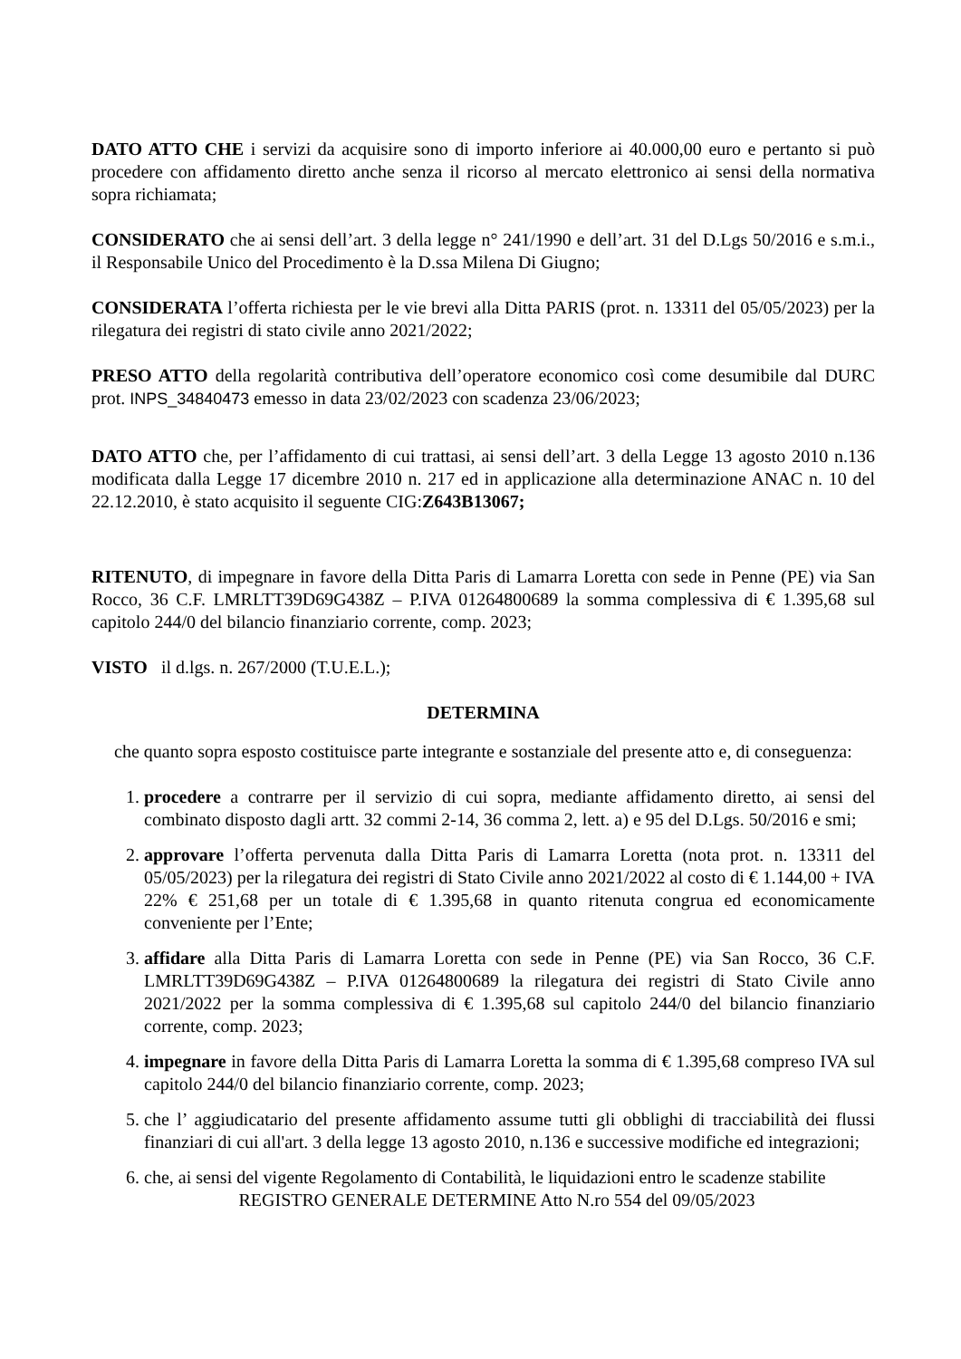DATO ATTO CHE i servizi da acquisire sono di importo inferiore ai 40.000,00 euro e pertanto si può procedere con affidamento diretto anche senza il ricorso al mercato elettronico ai sensi della normativa sopra richiamata;
CONSIDERATO che ai sensi dell’art. 3 della legge n° 241/1990 e dell’art. 31 del D.Lgs 50/2016 e s.m.i., il Responsabile Unico del Procedimento è la D.ssa Milena Di Giugno;
CONSIDERATA l’offerta richiesta per le vie brevi alla Ditta PARIS (prot. n. 13311 del 05/05/2023) per la rilegatura dei registri di stato civile anno 2021/2022;
PRESO ATTO della regolarità contributiva dell’operatore economico così come desumibile dal DURC prot. INPS_34840473 emesso in data 23/02/2023 con scadenza 23/06/2023;
DATO ATTO che, per l’affidamento di cui trattasi, ai sensi dell’art. 3 della Legge 13 agosto 2010 n.136 modificata dalla Legge 17 dicembre 2010 n. 217 ed in applicazione alla determinazione ANAC n. 10 del 22.12.2010, è stato acquisito il seguente CIG:Z643B13067;
RITENUTO, di impegnare in favore della Ditta Paris di Lamarra Loretta con sede in Penne (PE) via San Rocco, 36 C.F. LMRLTT39D69G438Z – P.IVA 01264800689 la somma complessiva di € 1.395,68 sul capitolo 244/0 del bilancio finanziario corrente, comp. 2023;
VISTO il d.lgs. n. 267/2000 (T.U.E.L.);
DETERMINA
che quanto sopra esposto costituisce parte integrante e sostanziale del presente atto e, di conseguenza:
1. procedere a contrarre per il servizio di cui sopra, mediante affidamento diretto, ai sensi del combinato disposto dagli artt. 32 commi 2-14, 36 comma 2, lett. a) e 95 del D.Lgs. 50/2016 e smi;
2. approvare l’offerta pervenuta dalla Ditta Paris di Lamarra Loretta (nota prot. n. 13311 del 05/05/2023) per la rilegatura dei registri di Stato Civile anno 2021/2022 al costo di € 1.144,00 + IVA 22% € 251,68 per un totale di € 1.395,68 in quanto ritenuta congrua ed economicamente conveniente per l’Ente;
3. affidare alla Ditta Paris di Lamarra Loretta con sede in Penne (PE) via San Rocco, 36 C.F. LMRLTT39D69G438Z – P.IVA 01264800689 la rilegatura dei registri di Stato Civile anno 2021/2022 per la somma complessiva di € 1.395,68 sul capitolo 244/0 del bilancio finanziario corrente, comp. 2023;
4. impegnare in favore della Ditta Paris di Lamarra Loretta la somma di € 1.395,68 compreso IVA sul capitolo 244/0 del bilancio finanziario corrente, comp. 2023;
5. che l’ aggiudicatario del presente affidamento assume tutti gli obblighi di tracciabilità dei flussi finanziari di cui all'art. 3 della legge 13 agosto 2010, n.136 e successive modifiche ed integrazioni;
6. che, ai sensi del vigente Regolamento di Contabilità, le liquidazioni entro le scadenze stabilite
REGISTRO GENERALE DETERMINE Atto N.ro 554 del 09/05/2023